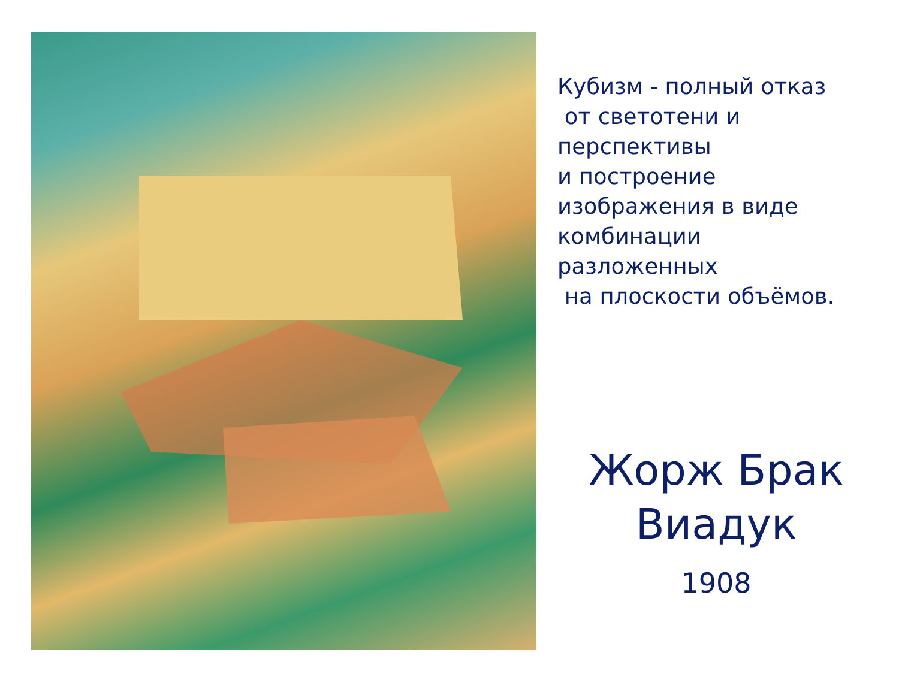Кубизм - полный отказ
от светотени и
перспективы
и построение
изображения в виде
комбинации
разложенных
на плоскости объёмов.
Жорж Брак
Виадук
1908